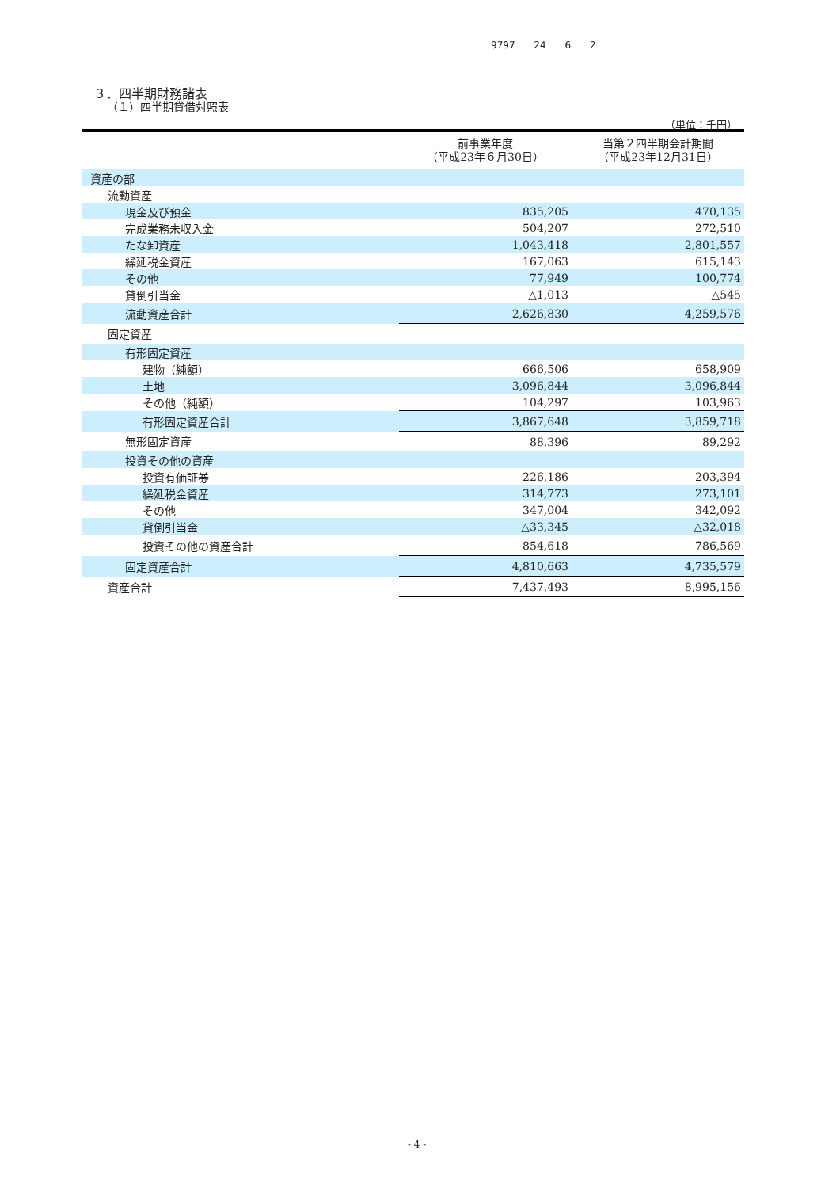9797 24 6 2
３．四半期財務諸表
（１）四半期貸借対照表
（単位：千円）
| | 前事業年度 （平成23年６月30日） | 当第２四半期会計期間 （平成23年12月31日） |
| --- | --- | --- |
| 資産の部 | | |
| 流動資産 | | |
| 現金及び預金 | 835,205 | 470,135 |
| 完成業務未収入金 | 504,207 | 272,510 |
| たな卸資産 | 1,043,418 | 2,801,557 |
| 繰延税金資産 | 167,063 | 615,143 |
| その他 | 77,949 | 100,774 |
| 貸倒引当金 | △1,013 | △545 |
| 流動資産合計 | 2,626,830 | 4,259,576 |
| 固定資産 | | |
| 有形固定資産 | | |
| 建物（純額） | 666,506 | 658,909 |
| 土地 | 3,096,844 | 3,096,844 |
| その他（純額） | 104,297 | 103,963 |
| 有形固定資産合計 | 3,867,648 | 3,859,718 |
| 無形固定資産 | 88,396 | 89,292 |
| 投資その他の資産 | | |
| 投資有価証券 | 226,186 | 203,394 |
| 繰延税金資産 | 314,773 | 273,101 |
| その他 | 347,004 | 342,092 |
| 貸倒引当金 | △33,345 | △32,018 |
| 投資その他の資産合計 | 854,618 | 786,569 |
| 固定資産合計 | 4,810,663 | 4,735,579 |
| 資産合計 | 7,437,493 | 8,995,156 |
- 4 -